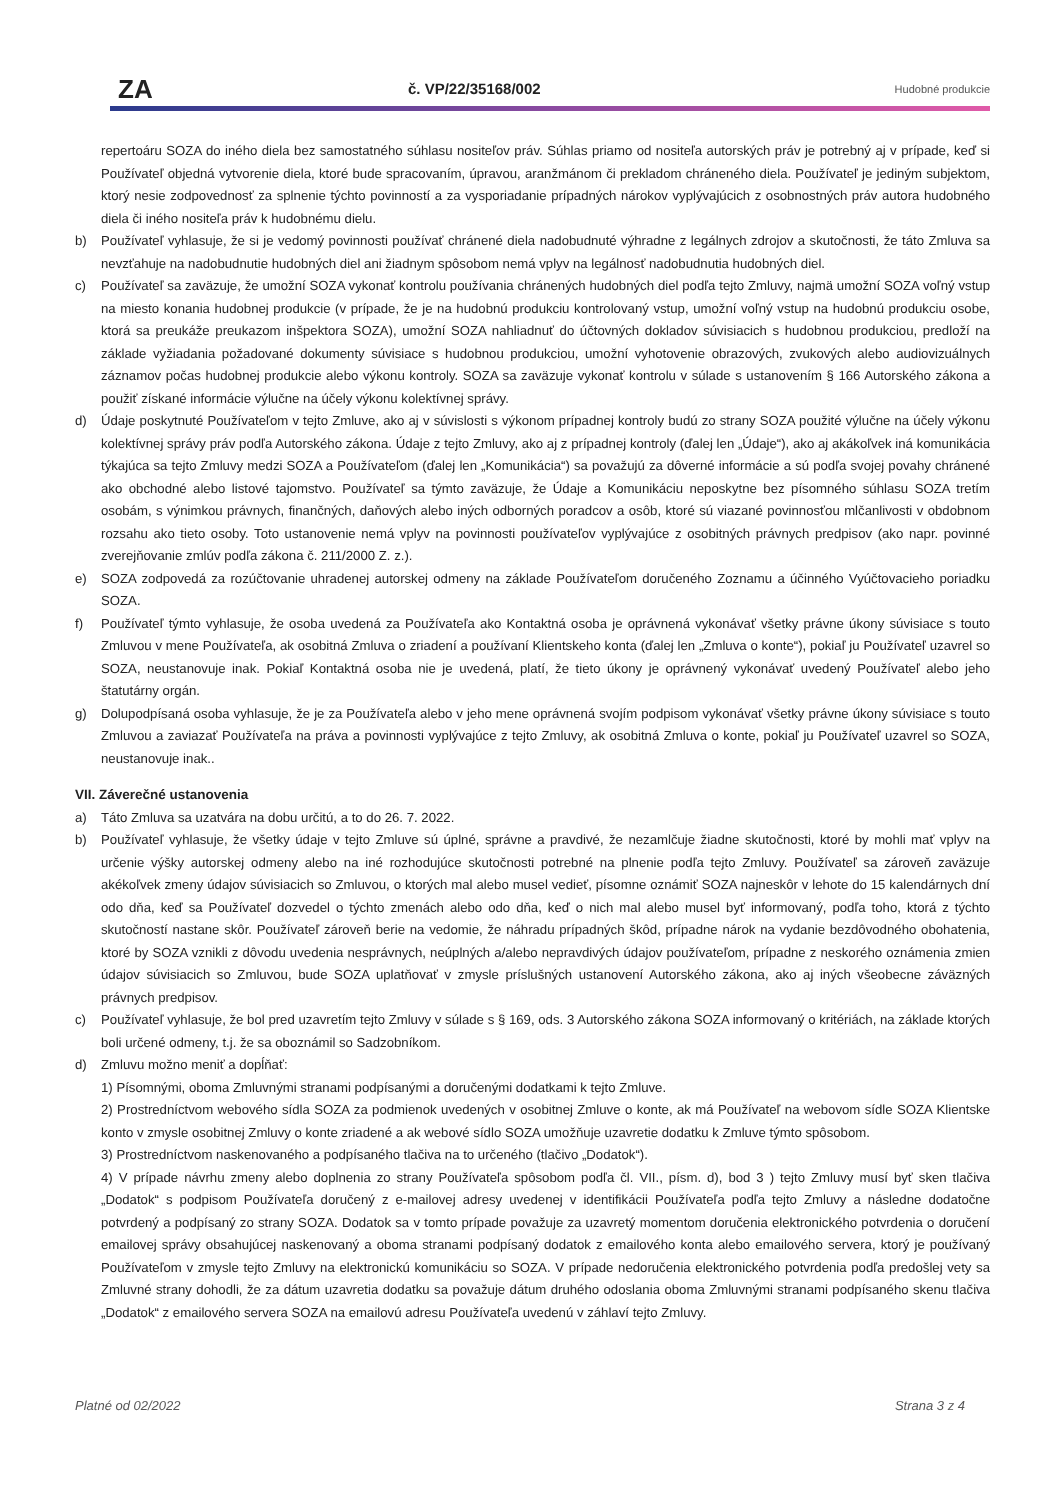ZA
č. VP/22/35168/002
Hudobné produkcie
repertoáru SOZA do iného diela bez samostatného súhlasu nositeľov práv. Súhlas priamo od nositeľa autorských práv je potrebný aj v prípade, keď si Používateľ objedná vytvorenie diela, ktoré bude spracovaním, úpravou, aranžmánom či prekladom chráneného diela. Používateľ je jediným subjektom, ktorý nesie zodpovednosť za splnenie týchto povinností a za vysporiadanie prípadných nárokov vyplývajúcich z osobnostných práv autora hudobného diela či iného nositeľa práv k hudobnému dielu.
b) Používateľ vyhlasuje, že si je vedomý povinnosti používať chránené diela nadobudnuté výhradne z legálnych zdrojov a skutočnosti, že táto Zmluva sa nevzťahuje na nadobudnutie hudobných diel ani žiadnym spôsobom nemá vplyv na legálnosť nadobudnutia hudobných diel.
c) Používateľ sa zaväzuje, že umožní SOZA vykonať kontrolu používania chránených hudobných diel podľa tejto Zmluvy, najmä umožní SOZA voľný vstup na miesto konania hudobnej produkcie (v prípade, že je na hudobnú produkciu kontrolovaný vstup, umožní voľný vstup na hudobnú produkciu osobe, ktorá sa preukáže preukazom inšpektora SOZA), umožní SOZA nahliadnuť do účtovných dokladov súvisiacich s hudobnou produkciou, predloží na základe vyžiadania požadované dokumenty súvisiace s hudobnou produkciou, umožní vyhotovenie obrazových, zvukových alebo audiovizuálnych záznamov počas hudobnej produkcie alebo výkonu kontroly. SOZA sa zaväzuje vykonať kontrolu v súlade s ustanovením § 166 Autorského zákona a použiť získané informácie výlučne na účely výkonu kolektívnej správy.
d) Údaje poskytnuté Používateľom v tejto Zmluve, ako aj v súvislosti s výkonom prípadnej kontroly budú zo strany SOZA použité výlučne na účely výkonu kolektívnej správy práv podľa Autorského zákona. Údaje z tejto Zmluvy, ako aj z prípadnej kontroly (ďalej len „Údaje“), ako aj akákoľvek iná komunikácia týkajúca sa tejto Zmluvy medzi SOZA a Používateľom (ďalej len „Komunikácia“) sa považujú za dôverné informácie a sú podľa svojej povahy chránené ako obchodné alebo listové tajomstvo. Používateľ sa týmto zaväzuje, že Údaje a Komunikáciu neposkytne bez písomného súhlasu SOZA tretím osobám, s výnimkou právnych, finančných, daňových alebo iných odborných poradcov a osôb, ktoré sú viazané povinnosťou mlčanlivosti v obdobnom rozsahu ako tieto osoby. Toto ustanovenie nemá vplyv na povinnosti používateľov vyplývajúce z osobitných právnych predpisov (ako napr. povinné zverejňovanie zmlúv podľa zákona č. 211/2000 Z. z.).
e) SOZA zodpovedá za rozúčtovanie uhradenej autorskej odmeny na základe Používateľom doručeného Zoznamu a účinného Vyúčtovacieho poriadku SOZA.
f) Používateľ týmto vyhlasuje, že osoba uvedená za Používateľa ako Kontaktná osoba je oprávnená vykonávať všetky právne úkony súvisiace s touto Zmluvou v mene Používateľa, ak osobitná Zmluva o zriadení a používaní Klientskeho konta (ďalej len „Zmluva o konte“), pokiaľ ju Používateľ uzavrel so SOZA, neustanovuje inak. Pokiaľ Kontaktná osoba nie je uvedená, platí, že tieto úkony je oprávnený vykonávať uvedený Používateľ alebo jeho štatutárny orgán.
g) Dolupodpísaná osoba vyhlasuje, že je za Používateľa alebo v jeho mene oprávnená svojím podpisom vykonávať všetky právne úkony súvisiace s touto Zmluvou a zaviazať Používateľa na práva a povinnosti vyplývajúce z tejto Zmluvy, ak osobitná Zmluva o konte, pokiaľ ju Používateľ uzavrel so SOZA, neustanovuje inak..
VII. Záverečné ustanovenia
a) Táto Zmluva sa uzatvára na dobu určitú, a to do 26. 7. 2022.
b) Používateľ vyhlasuje, že všetky údaje v tejto Zmluve sú úplné, správne a pravdivé, že nezamlčuje žiadne skutočnosti, ktoré by mohli mať vplyv na určenie výšky autorskej odmeny alebo na iné rozhodujúce skutočnosti potrebné na plnenie podľa tejto Zmluvy. Používateľ sa zároveň zaväzuje akékoľvek zmeny údajov súvisiacich so Zmluvou, o ktorých mal alebo musel vedieť, písomne oznámiť SOZA najneskôr v lehote do 15 kalendárnych dní odo dňa, keď sa Používateľ dozvedel o týchto zmenách alebo odo dňa, keď o nich mal alebo musel byť informovaný, podľa toho, ktorá z týchto skutočností nastane skôr. Používateľ zároveň berie na vedomie, že náhradu prípadných škôd, prípadne nárok na vydanie bezdôvodného obohatenia, ktoré by SOZA vznikli z dôvodu uvedenia nesprávnych, neúplných a/alebo nepravdivých údajov používateľom, prípadne z neskorého oznámenia zmien údajov súvisiacich so Zmluvou, bude SOZA uplatňovať v zmysle príslušných ustanovení Autorského zákona, ako aj iných všeobecne záväzných právnych predpisov.
c) Používateľ vyhlasuje, že bol pred uzavretím tejto Zmluvy v súlade s § 169, ods. 3 Autorského zákona SOZA informovaný o kritériách, na základe ktorých boli určené odmeny, t.j. že sa oboznámil so Sadzobníkom.
d) Zmluvu možno meniť a dopĺňať:
1) Písomnými, oboma Zmluvnými stranami podpísanými a doručenými dodatkami k tejto Zmluve.
2) Prostredníctvom webového sídla SOZA za podmienok uvedených v osobitnej Zmluve o konte, ak má Používateľ na webovom sídle SOZA Klientske konto v zmysle osobitnej Zmluvy o konte zriadené a ak webové sídlo SOZA umožňuje uzavretie dodatku k Zmluve týmto spôsobom.
3) Prostredníctvom naskenovaného a podpísaného tlačiva na to určeného (tlačivo „Dodatok“).
4) V prípade návrhu zmeny alebo doplnenia zo strany Používateľa spôsobom podľa čl. VII., písm. d), bod 3 ) tejto Zmluvy musí byť sken tlačiva „Dodatok“ s podpisom Používateľa doručený z e-mailovej adresy uvedenej v identifikácii Používateľa podľa tejto Zmluvy a následne dodatočne potvrdený a podpísaný zo strany SOZA. Dodatok sa v tomto prípade považuje za uzavretý momentom doručenia elektronického potvrdenia o doručení emailovej správy obsahujúcej naskenovaný a oboma stranami podpísaný dodatok z emailového konta alebo emailového servera, ktorý je používaný Používateľom v zmysle tejto Zmluvy na elektronickú komunikáciu so SOZA. V prípade nedoručenia elektronického potvrdenia podľa predošlej vety sa Zmluvné strany dohodli, že za dátum uzavretia dodatku sa považuje dátum druhého odoslania oboma Zmluvnými stranami podpísaného skenu tlačiva „Dodatok“ z emailového servera SOZA na emailovú adresu Používateľa uvedenú v záhlaví tejto Zmluvy.
Platné od 02/2022 Strana 3 z 4